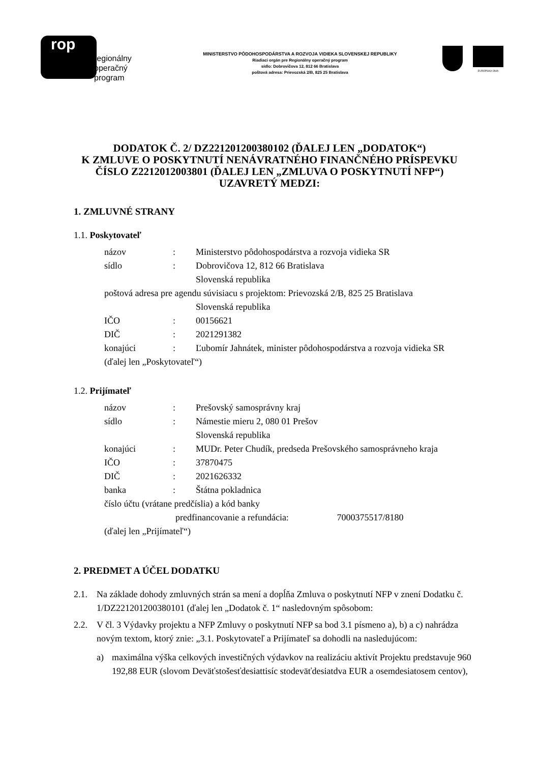rop
regionálny
operačný
program
MINISTERSTVO PÔDOHOSPODÁRSTVA A ROZVOJA VIDIEKA SLOVENSKEJ REPUBLIKY
Riadiaci orgán pre Regionálny operačný program
sídlo: Dobrovičova 12, 812 66 Bratislava
poštová adresa: Prievozská 2/B, 825 25 Bratislava
EURÓPSKA ÚNIA
DODATOK Č. 2/ DZ221201200380102 (ĎALEJ LEN „DODATOK“)
K ZMLUVE O POSKYTNUTÍ NENÁVRATNÉHO FINANČNÉHO PRÍSPEVKU
ČÍSLO Z2212012003801 (ĎALEJ LEN „ZMLUVA O POSKYTNUTÍ NFP“)
UZAVRETÝ MEDZI:
1. ZMLUVNÉ STRANY
1.1. Poskytovateľ
| názov | : | Ministerstvo pôdohospodárstva a rozvoja vidieka SR |
| sídlo | : | Dobrovičova 12, 812 66 Bratislava Slovenská republika |
| poštová adresa pre agendu súvisiacu s projektom: Prievozská 2/B, 825 25 Bratislava | | |
| | | Slovenská republika |
| IČO | : | 00156621 |
| DIČ | : | 2021291382 |
| konajúci | : | Ľubomír Jahnátek, minister pôdohospodárstva a rozvoja vidieka SR |
| (ďalej len „Poskytovateľ“) | | |
1.2. Prijímateľ
| názov | : | Prešovský samosprávny kraj |
| sídlo | : | Námestie mieru 2, 080 01 Prešov Slovenská republika |
| konajúci | : | MUDr. Peter Chudík, predseda Prešovského samosprávneho kraja |
| IČO | : | 37870475 |
| DIČ | : | 2021626332 |
| banka | : | Štátna pokladnica |
| číslo účtu (vrátane predčíslia) a kód banky | | |
| predfinancovanie a refundácia: 7000375517/8180 | | |
| (ďalej len „Prijímateľ“) | | |
2. PREDMET A ÚČEL DODATKU
2.1. Na základe dohody zmluvných strán sa mení a dopĺňa Zmluva o poskytnutí NFP v znení Dodatku č. 1/DZ221201200380101 (ďalej len „Dodatok č. 1“ nasledovným spôsobom:
2.2. V čl. 3 Výdavky projektu a NFP Zmluvy o poskytnutí NFP sa bod 3.1 písmeno a), b) a c) nahrádza novým textom, ktorý znie: „3.1. Poskytovateľ a Prijímateľ sa dohodli na nasledujúcom:
a) maximálna výška celkových investičných výdavkov na realizáciu aktivít Projektu predstavuje 960 192,88 EUR (slovom Deväťstošesťdesiattisíc stodeväťdesiatdva EUR a osemdesiatosem centov),